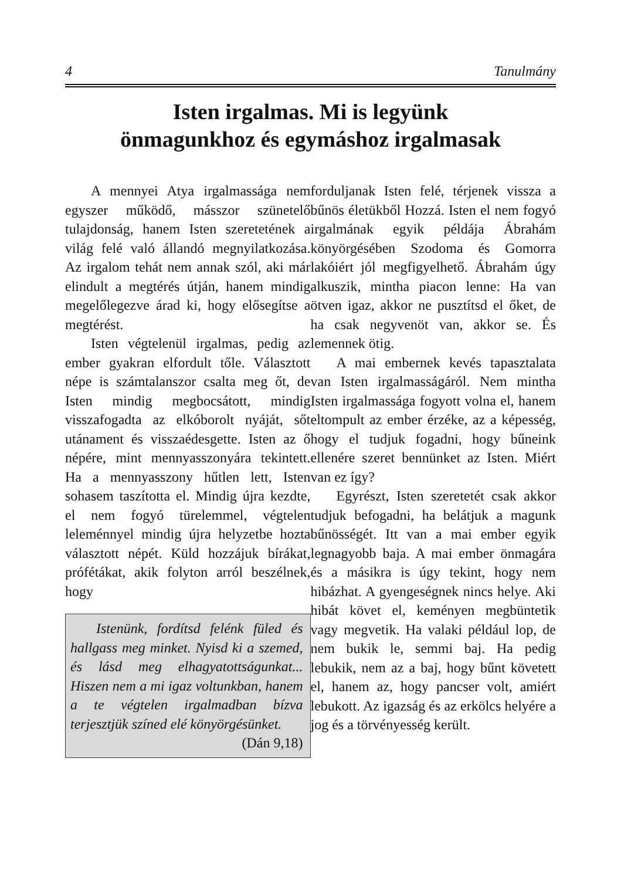4 Tanulmány
Isten irgalmas. Mi is legyünk
önmagunkhoz és egymáshoz irgalmasak
A mennyei Atya irgalmassága nem egyszer működő, másszor szünetelő tulajdonság, hanem Isten szeretetének a világ felé való állandó megnyilatkozása. Az irgalom tehát nem annak szól, aki már elindult a megtérés útján, hanem mindig megelőlegezve árad ki, hogy elősegítse a megtérést.
Isten végtelenül irgalmas, pedig az ember gyakran elfordult tőle. Választott népe is számtalanszor csalta meg őt, de Isten mindig megbocsátott, mindig visszafogadta az elkóborolt nyáját, sőt utánament és visszaédesgette. Isten az ő népére, mint mennyasszonyára tekintett. Ha a mennyasszony hűtlen lett, Isten sohasem taszította el. Mindig újra kezdte, el nem fogyó türelemmel, végtelen leleménnyel mindig újra helyzetbe hozta választott népét. Küld hozzájuk bírákat, prófétákat, akik folyton arról beszélnek, hogy
Istenünk, fordítsd felénk füled és hallgass meg minket. Nyisd ki a szemed, és lásd meg elhagyatottságunkat... Hiszen nem a mi igaz voltunkban, hanem a te végtelen irgalmadban bízva terjesztjük színed elé könyörgésünket.
(Dán 9,18)
forduljanak Isten felé, térjenek vissza a bűnös életükből Hozzá. Isten el nem fogyó irgalmának egyik példája Ábrahám könyörgésében Szodoma és Gomorra lakóiért jól megfigyelhető. Ábrahám úgy alkuszik, mintha piacon lenne: Ha van ötven igaz, akkor ne pusztítsd el őket, de ha csak negyvenöt van, akkor se. És lemennek ötig.
A mai embernek kevés tapasztalata van Isten irgalmasságáról. Nem mintha Isten irgalmassága fogyott volna el, hanem eltompult az ember érzéke, az a képesség, hogy el tudjuk fogadni, hogy bűneink ellenére szeret bennünket az Isten. Miért van ez így?
Egyrészt, Isten szeretetét csak akkor tudjuk befogadni, ha belátjuk a magunk bűnösségét. Itt van a mai ember egyik legnagyobb baja. A mai ember önmagára és a másikra is úgy tekint, hogy nem hibázhat. A gyengeségnek nincs helye. Aki hibát követ el, keményen megbüntetik vagy megvetik. Ha valaki például lop, de nem bukik le, semmi baj. Ha pedig lebukik, nem az a baj, hogy bűnt követett el, hanem az, hogy pancser volt, amiért lebukott. Az igazság és az erkölcs helyére a jog és a törvényesség került.